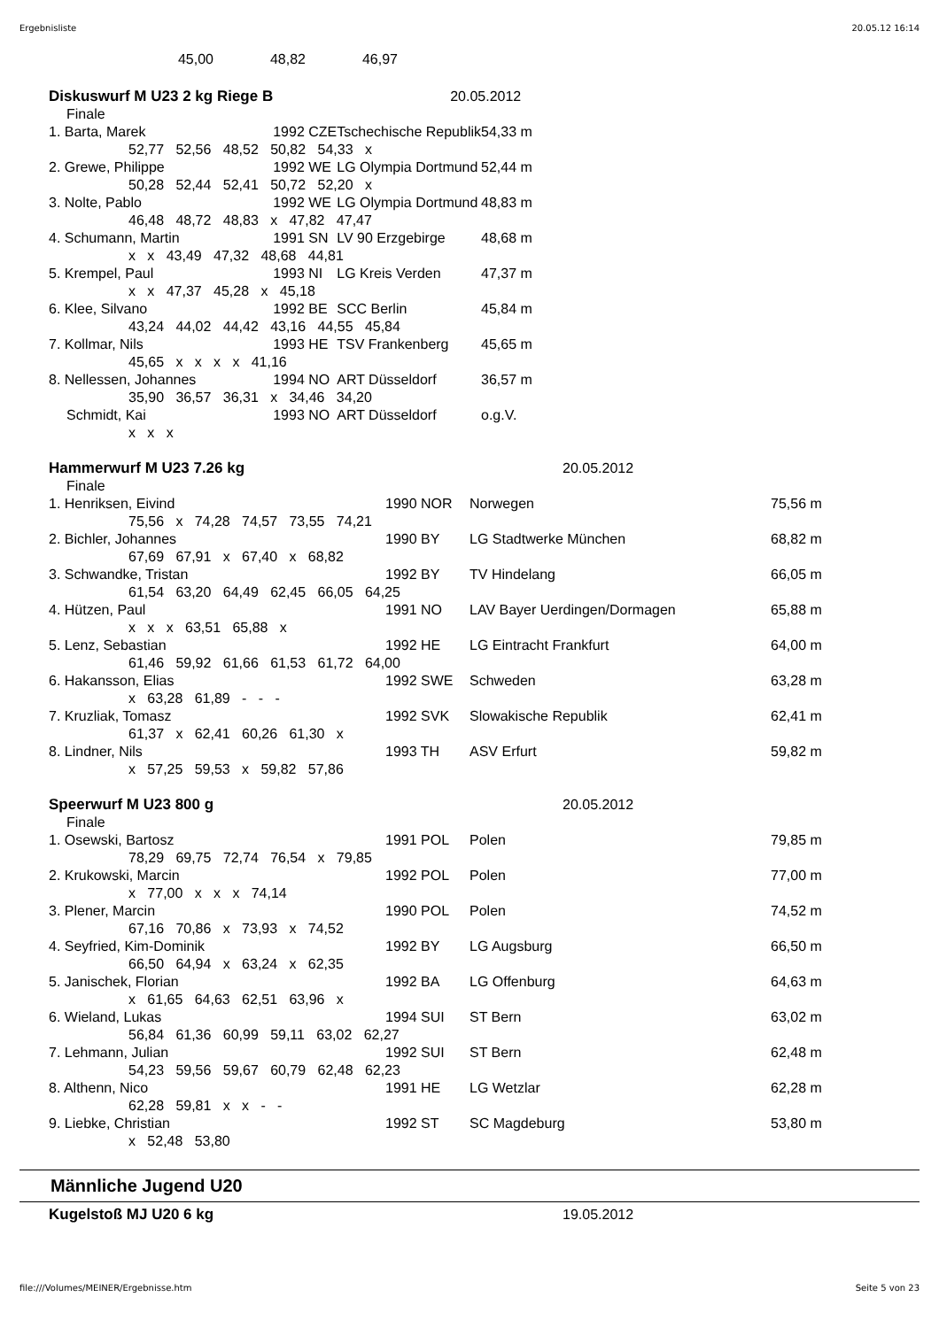Ergebnisliste 20.05.12 16:14
| | 45,00 | 48,82 | 46,97 |
| Diskuswurf M U23 2 kg Riege B | 20.05.2012 | | |
| Finale | | | |
| 1. Barta, Marek | 1992 CZE | Tschechische Republik | 54,33 m |
| 52,77 52,56 48,52 50,82 54,33 x | | | |
| 2. Grewe, Philippe | 1992 WE | LG Olympia Dortmund | 52,44 m |
| 50,28 52,44 52,41 50,72 52,20 x | | | |
| 3. Nolte, Pablo | 1992 WE | LG Olympia Dortmund | 48,83 m |
| 46,48 48,72 48,83 x 47,82 47,47 | | | |
| 4. Schumann, Martin | 1991 SN | LV 90 Erzgebirge | 48,68 m |
| x x 43,49 47,32 48,68 44,81 | | | |
| 5. Krempel, Paul | 1993 NI | LG Kreis Verden | 47,37 m |
| x x 47,37 45,28 x 45,18 | | | |
| 6. Klee, Silvano | 1992 BE | SCC Berlin | 45,84 m |
| 43,24 44,02 44,42 43,16 44,55 45,84 | | | |
| 7. Kollmar, Nils | 1993 HE | TSV Frankenberg | 45,65 m |
| 45,65 x x x x 41,16 | | | |
| 8. Nellessen, Johannes | 1994 NO | ART Düsseldorf | 36,57 m |
| 35,90 36,57 36,31 x 34,46 34,20 | | | |
| Schmidt, Kai | 1993 NO | ART Düsseldorf | o.g.V. |
| x x x | | | |
| Hammerwurf M U23 7.26 kg | 20.05.2012 | | |
| Finale | | | |
| 1. Henriksen, Eivind | 1990 NOR | Norwegen | 75,56 m |
| 75,56 x 74,28 74,57 73,55 74,21 | | | |
| 2. Bichler, Johannes | 1990 BY | LG Stadtwerke München | 68,82 m |
| 67,69 67,91 x 67,40 x 68,82 | | | |
| 3. Schwandke, Tristan | 1992 BY | TV Hindelang | 66,05 m |
| 61,54 63,20 64,49 62,45 66,05 64,25 | | | |
| 4. Hützen, Paul | 1991 NO | LAV Bayer Uerdingen/Dormagen | 65,88 m |
| x x x 63,51 65,88 x | | | |
| 5. Lenz, Sebastian | 1992 HE | LG Eintracht Frankfurt | 64,00 m |
| 61,46 59,92 61,66 61,53 61,72 64,00 | | | |
| 6. Hakansson, Elias | 1992 SWE | Schweden | 63,28 m |
| x 63,28 61,89 - - - | | | |
| 7. Kruzliak, Tomasz | 1992 SVK | Slowakische Republik | 62,41 m |
| 61,37 x 62,41 60,26 61,30 x | | | |
| 8. Lindner, Nils | 1993 TH | ASV Erfurt | 59,82 m |
| x 57,25 59,53 x 59,82 57,86 | | | |
| Speerwurf M U23 800 g | 20.05.2012 | | |
| Finale | | | |
| 1. Osewski, Bartosz | 1991 POL | Polen | 79,85 m |
| 78,29 69,75 72,74 76,54 x 79,85 | | | |
| 2. Krukowski, Marcin | 1992 POL | Polen | 77,00 m |
| x 77,00 x x x 74,14 | | | |
| 3. Plener, Marcin | 1990 POL | Polen | 74,52 m |
| 67,16 70,86 x 73,93 x 74,52 | | | |
| 4. Seyfried, Kim-Dominik | 1992 BY | LG Augsburg | 66,50 m |
| 66,50 64,94 x 63,24 x 62,35 | | | |
| 5. Janischek, Florian | 1992 BA | LG Offenburg | 64,63 m |
| x 61,65 64,63 62,51 63,96 x | | | |
| 6. Wieland, Lukas | 1994 SUI | ST Bern | 63,02 m |
| 56,84 61,36 60,99 59,11 63,02 62,27 | | | |
| 7. Lehmann, Julian | 1992 SUI | ST Bern | 62,48 m |
| 54,23 59,56 59,67 60,79 62,48 62,23 | | | |
| 8. Althenn, Nico | 1991 HE | LG Wetzlar | 62,28 m |
| 62,28 59,81 x x - - | | | |
| 9. Liebke, Christian | 1992 ST | SC Magdeburg | 53,80 m |
| x 52,48 53,80 | | | |
Männliche Jugend U20
| Kugelstoß MJ U20 6 kg | 19.05.2012 |
file:///Volumes/MEINER/Ergebnisse.htm Seite 5 von 23